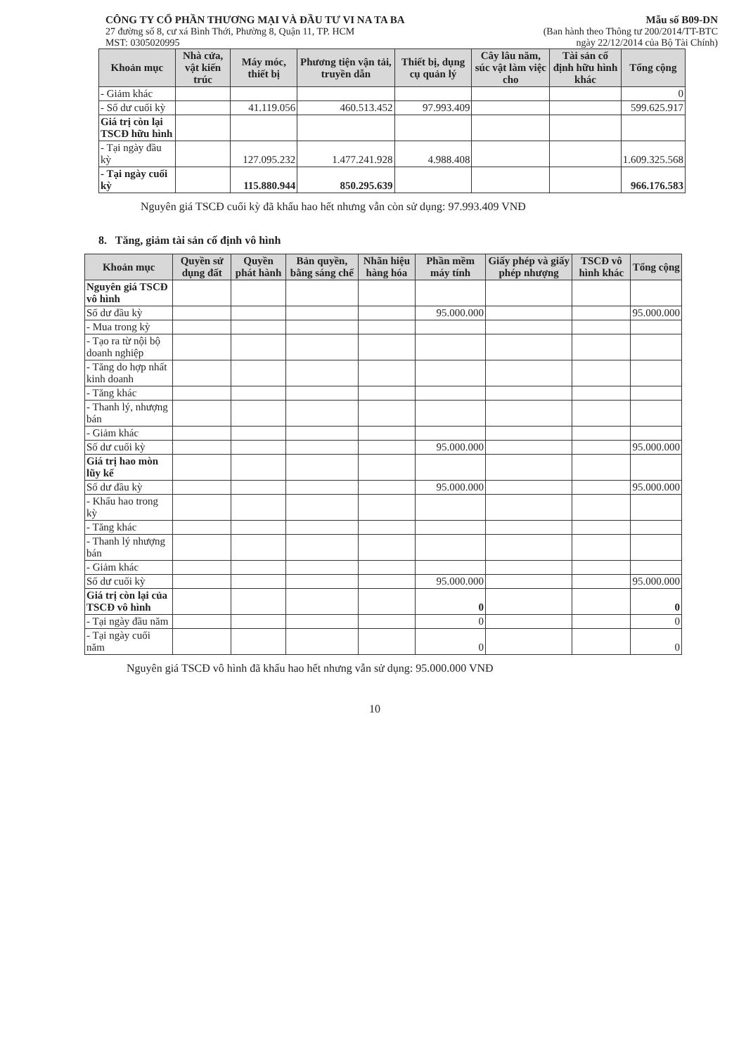CÔNG TY CỔ PHẦN THƯƠNG MẠI VÀ ĐẦU TƯ VI NA TA BA
27 đường số 8, cư xá Bình Thới, Phường 8, Quận 11, TP. HCM
MST: 0305020995
Mẫu số B09-DN
(Ban hành theo Thông tư 200/2014/TT-BTC
ngày 22/12/2014 của Bộ Tài Chính)
| Khoản mục | Nhà cửa, vật kiến trúc | Máy móc, thiết bị | Phương tiện vận tải, truyền dẫn | Thiết bị, dụng cụ quản lý | Cây lâu năm, súc vật làm việc cho | Tài sản cố định hữu hình khác | Tổng cộng |
| --- | --- | --- | --- | --- | --- | --- | --- |
| - Giảm khác | | | | | | | 0 |
| - Số dư cuối kỳ | | 41.119.056 | 460.513.452 | 97.993.409 | | | 599.625.917 |
| Giá trị còn lại TSCĐ hữu hình | | | | | | | |
| - Tại ngày đầu kỳ | | 127.095.232 | 1.477.241.928 | 4.988.408 | | | 1.609.325.568 |
| - Tại ngày cuối kỳ | | 115.880.944 | 850.295.639 | | | | 966.176.583 |
Nguyên giá TSCĐ cuối kỳ đã khấu hao hết nhưng vẫn còn sử dụng: 97.993.409 VNĐ
8. Tăng, giảm tài sản cố định vô hình
| Khoản mục | Quyền sử dụng đất | Quyền phát hành | Bản quyền, bằng sáng chế | Nhãn hiệu hàng hóa | Phần mềm máy tính | Giấy phép và giấy phép nhượng | TSCĐ vô hình khác | Tổng cộng |
| --- | --- | --- | --- | --- | --- | --- | --- | --- |
| Nguyên giá TSCĐ vô hình | | | | | | | | |
| Số dư đầu kỳ | | | | | 95.000.000 | | | 95.000.000 |
| - Mua trong kỳ | | | | | | | | |
| - Tạo ra từ nội bộ doanh nghiệp | | | | | | | | |
| - Tăng do hợp nhất kinh doanh | | | | | | | | |
| - Tăng khác | | | | | | | | |
| - Thanh lý, nhượng bán | | | | | | | | |
| - Giảm khác | | | | | | | | |
| Số dư cuối kỳ | | | | | 95.000.000 | | | 95.000.000 |
| Giá trị hao mòn lũy kế | | | | | | | | |
| Số dư đầu kỳ | | | | | 95.000.000 | | | 95.000.000 |
| - Khấu hao trong kỳ | | | | | | | | |
| - Tăng khác | | | | | | | | |
| - Thanh lý nhượng bán | | | | | | | | |
| - Giảm khác | | | | | | | | |
| Số dư cuối kỳ | | | | | 95.000.000 | | | 95.000.000 |
| Giá trị còn lại của TSCĐ vô hình | | | | | 0 | | | 0 |
| - Tại ngày đầu năm | | | | | 0 | | | 0 |
| - Tại ngày cuối năm | | | | | 0 | | | 0 |
Nguyên giá TSCĐ vô hình đã khấu hao hết nhưng vẫn sử dụng: 95.000.000 VNĐ
10